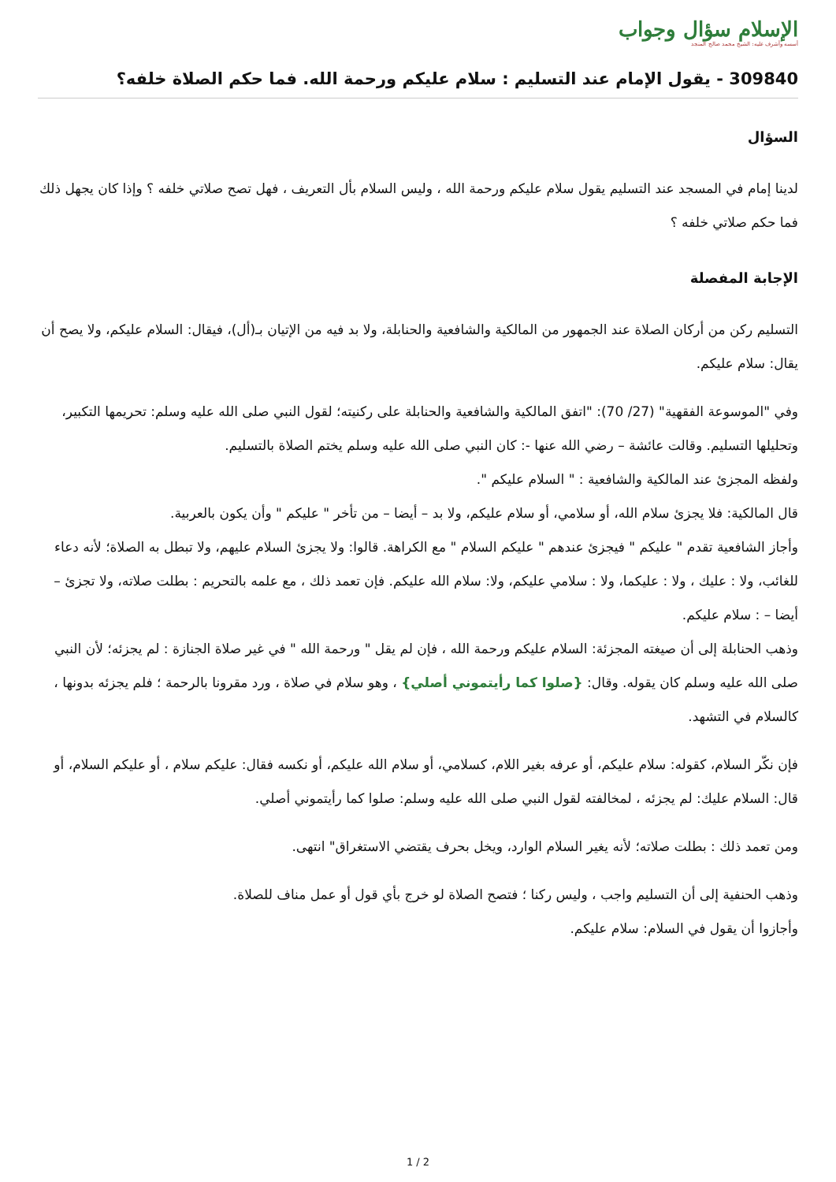الإسلام سؤال وجواب
أسسه وأشرف عليه: الشيخ محمد صالح المنجد
309840 - يقول الإمام عند التسليم : سلام عليكم ورحمة الله. فما حكم الصلاة خلفه؟
السؤال
لدينا إمام في المسجد عند التسليم يقول سلام عليكم ورحمة الله ، وليس السلام بأل التعريف ، فهل تصح صلاتي خلفه ؟ وإذا كان يجهل ذلك فما حكم صلاتي خلفه ؟
الإجابة المفصلة
التسليم ركن من أركان الصلاة عند الجمهور من المالكية والشافعية والحنابلة، ولا بد فيه من الإتيان بـ(أل)، فيقال: السلام عليكم، ولا يصح أن يقال: سلام عليكم.
وفي "الموسوعة الفقهية" (27/ 70): "اتفق المالكية والشافعية والحنابلة على ركنيته؛ لقول النبي صلى الله عليه وسلم: تحريمها التكبير، وتحليلها التسليم. وقالت عائشة – رضي الله عنها -: كان النبي صلى الله عليه وسلم يختم الصلاة بالتسليم.
ولفظه المجزئ عند المالكية والشافعية : " السلام عليكم ".
قال المالكية: فلا يجزئ سلام الله، أو سلامي، أو سلام عليكم، ولا بد – أيضا – من تأخر " عليكم " وأن يكون بالعربية.
وأجاز الشافعية تقدم " عليكم " فيجزئ عندهم " عليكم السلام " مع الكراهة. قالوا: ولا يجزئ السلام عليهم، ولا تبطل به الصلاة؛ لأنه دعاء للغائب، ولا : عليك ، ولا : عليكما، ولا : سلامي عليكم، ولا: سلام الله عليكم. فإن تعمد ذلك ، مع علمه بالتحريم : بطلت صلاته، ولا تجزئ – أيضا – : سلام عليكم.
وذهب الحنابلة إلى أن صيغته المجزئة: السلام عليكم ورحمة الله ، فإن لم يقل " ورحمة الله " في غير صلاة الجنازة : لم يجزئه؛ لأن النبي صلى الله عليه وسلم كان يقوله. وقال: {صلوا كما رأيتموني أصلي} ، وهو سلام في صلاة ، ورد مقرونا بالرحمة ؛ فلم يجزئه بدونها ، كالسلام في التشهد.
فإن نكّر السلام، كقوله: سلام عليكم، أو عرفه بغير اللام، كسلامي، أو سلام الله عليكم، أو نكسه فقال: عليكم سلام ، أو عليكم السلام، أو قال: السلام عليك: لم يجزئه ، لمخالفته لقول النبي صلى الله عليه وسلم: صلوا كما رأيتموني أصلي.
ومن تعمد ذلك : بطلت صلاته؛ لأنه يغير السلام الوارد، ويخل بحرف يقتضي الاستغراق" انتهى.
وذهب الحنفية إلى أن التسليم واجب ، وليس ركنا ؛ فتصح الصلاة لو خرج بأي قول أو عمل مناف للصلاة.
وأجازوا أن يقول في السلام: سلام عليكم.
1 / 2